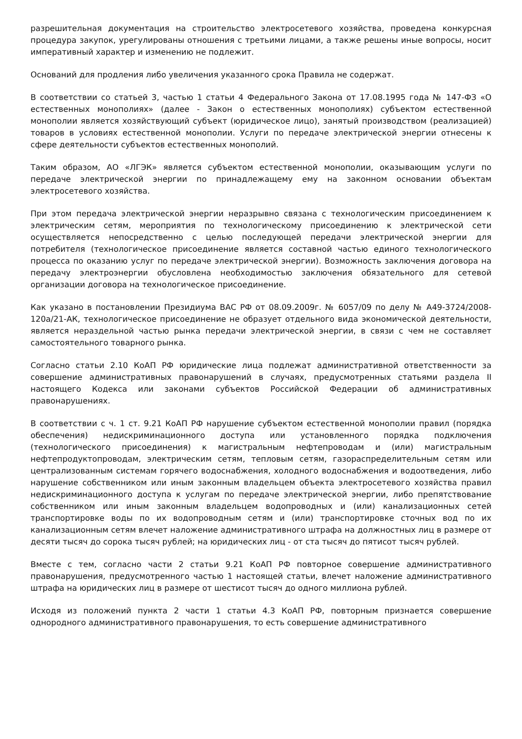разрешительная документация на строительство электросетевого хозяйства, проведена конкурсная процедура закупок, урегулированы отношения с третьими лицами, а также решены иные вопросы, носит императивный характер и изменению не подлежит.
Оснований для продления либо увеличения указанного срока Правила не содержат.
В соответствии со статьей 3, частью 1 статьи 4 Федерального Закона от 17.08.1995 года № 147-ФЗ «О естественных монополиях» (далее - Закон о естественных монополиях) субъектом естественной монополии является хозяйствующий субъект (юридическое лицо), занятый производством (реализацией) товаров в условиях естественной монополии. Услуги по передаче электрической энергии отнесены к сфере деятельности субъектов естественных монополий.
Таким образом, АО «ЛГЭК» является субъектом естественной монополии, оказывающим услуги по передаче электрической энергии по принадлежащему ему на законном основании объектам электросетевого хозяйства.
При этом передача электрической энергии неразрывно связана с технологическим присоединением к электрическим сетям, мероприятия по технологическому присоединению к электрической сети осуществляется непосредственно с целью последующей передачи электрической энергии для потребителя (технологическое присоединение является составной частью единого технологического процесса по оказанию услуг по передаче электрической энергии). Возможность заключения договора на передачу электроэнергии обусловлена необходимостью заключения обязательного для сетевой организации договора на технологическое присоединение.
Как указано в постановлении Президиума ВАС РФ от 08.09.2009г. № 6057/09 по делу № А49-3724/2008-120а/21-АК, технологическое присоединение не образует отдельного вида экономической деятельности, является нераздельной частью рынка передачи электрической энергии, в связи с чем не составляет самостоятельного товарного рынка.
Согласно статьи 2.10 КоАП РФ юридические лица подлежат административной ответственности за совершение административных правонарушений в случаях, предусмотренных статьями раздела II настоящего Кодекса или законами субъектов Российской Федерации об административных правонарушениях.
В соответствии с ч. 1 ст. 9.21 КоАП РФ нарушение субъектом естественной монополии правил (порядка обеспечения) недискриминационного доступа или установленного порядка подключения (технологического присоединения) к магистральным нефтепроводам и (или) магистральным нефтепродуктопроводам, электрическим сетям, тепловым сетям, газораспределительным сетям или централизованным системам горячего водоснабжения, холодного водоснабжения и водоотведения, либо нарушение собственником или иным законным владельцем объекта электросетевого хозяйства правил недискриминационного доступа к услугам по передаче электрической энергии, либо препятствование собственником или иным законным владельцем водопроводных и (или) канализационных сетей транспортировке воды по их водопроводным сетям и (или) транспортировке сточных вод по их канализационным сетям влечет наложение административного штрафа на должностных лиц в размере от десяти тысяч до сорока тысяч рублей; на юридических лиц - от ста тысяч до пятисот тысяч рублей.
Вместе с тем, согласно части 2 статьи 9.21 КоАП РФ повторное совершение административного правонарушения, предусмотренного частью 1 настоящей статьи, влечет наложение административного штрафа на юридических лиц в размере от шестисот тысяч до одного миллиона рублей.
Исходя из положений пункта 2 части 1 статьи 4.3 КоАП РФ, повторным признается совершение однородного административного правонарушения, то есть совершение административного